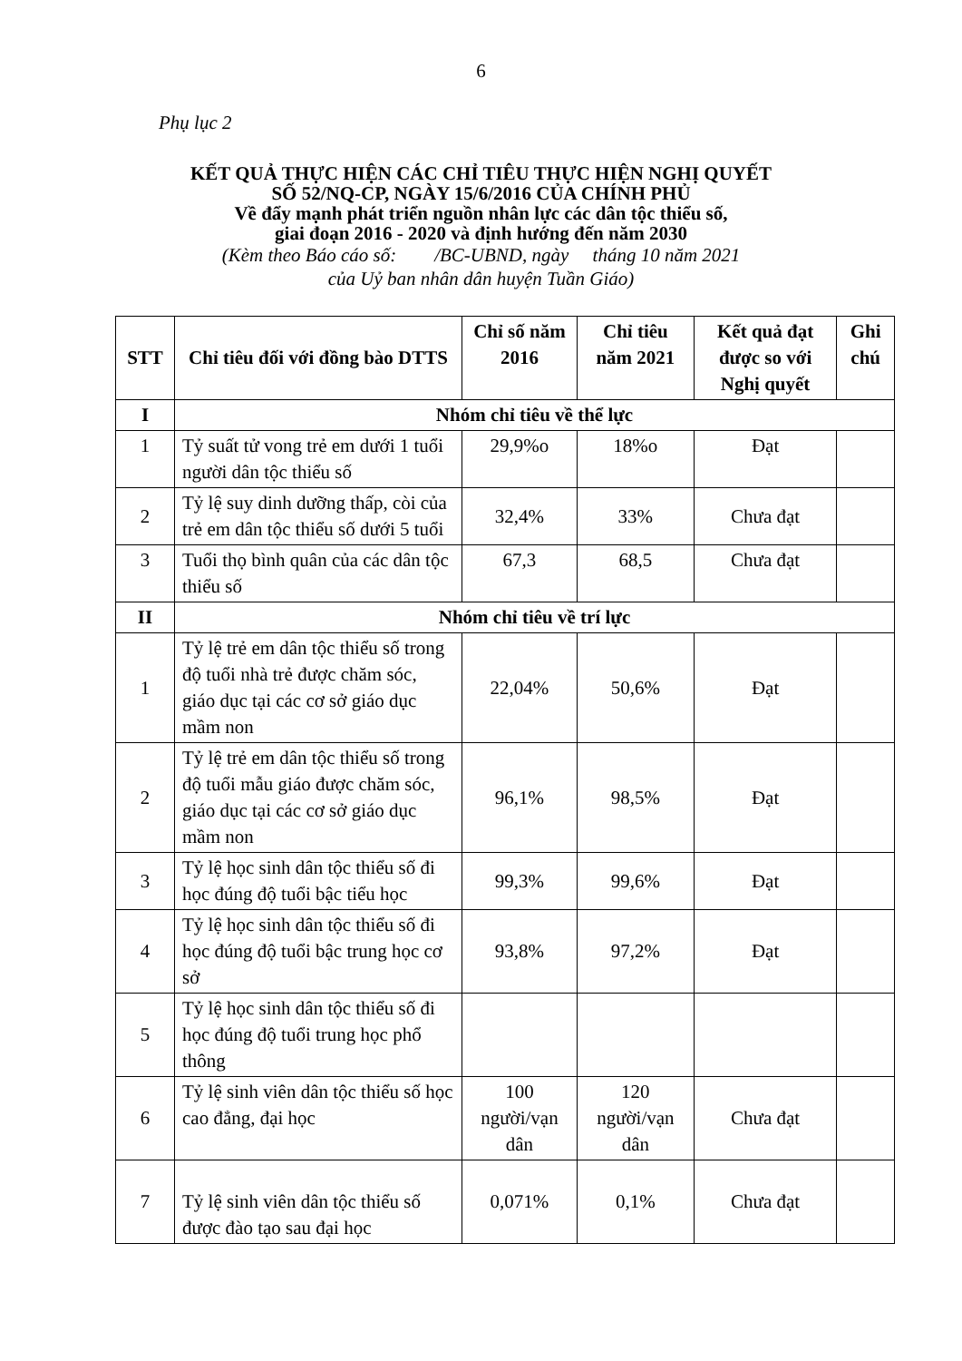6
Phụ lục 2
KẾT QUẢ THỰC HIỆN CÁC CHỈ TIÊU THỰC HIỆN NGHỊ QUYẾT
SỐ 52/NQ-CP, NGÀY 15/6/2016 CỦA CHÍNH PHỦ
Về đẩy mạnh phát triển nguồn nhân lực các dân tộc thiểu số,
giai đoạn 2016 - 2020 và định hướng đến năm 2030
(Kèm theo Báo cáo số: /BC-UBND, ngày tháng 10 năm 2021
của Uỷ ban nhân dân huyện Tuần Giáo)
| STT | Chỉ tiêu đối với đồng bào DTTS | Chỉ số năm 2016 | Chỉ tiêu năm 2021 | Kết quả đạt được so với Nghị quyết | Ghi chú |
| --- | --- | --- | --- | --- | --- |
| I | Nhóm chỉ tiêu về thể lực | | | | |
| 1 | Tỷ suất tử vong trẻ em dưới 1 tuổi người dân tộc thiểu số | 29,9%o | 18%o | Đạt | |
| 2 | Tỷ lệ suy dinh dưỡng thấp, còi của trẻ em dân tộc thiểu số dưới 5 tuổi | 32,4% | 33% | Chưa đạt | |
| 3 | Tuổi thọ bình quân của các dân tộc thiểu số | 67,3 | 68,5 | Chưa đạt | |
| II | Nhóm chỉ tiêu về trí lực | | | | |
| 1 | Tỷ lệ trẻ em dân tộc thiểu số trong độ tuổi nhà trẻ được chăm sóc, giáo dục tại các cơ sở giáo dục mầm non | 22,04% | 50,6% | Đạt | |
| 2 | Tỷ lệ trẻ em dân tộc thiểu số trong độ tuổi mẫu giáo được chăm sóc, giáo dục tại các cơ sở giáo dục mầm non | 96,1% | 98,5% | Đạt | |
| 3 | Tỷ lệ học sinh dân tộc thiểu số đi học đúng độ tuổi bậc tiểu học | 99,3% | 99,6% | Đạt | |
| 4 | Tỷ lệ học sinh dân tộc thiểu số đi học đúng độ tuổi bậc trung học cơ sở | 93,8% | 97,2% | Đạt | |
| 5 | Tỷ lệ học sinh dân tộc thiểu số đi học đúng độ tuổi trung học phổ thông | | | | |
| 6 | Tỷ lệ sinh viên dân tộc thiểu số học cao đẳng, đại học | 100 người/vạn dân | 120 người/vạn dân | Chưa đạt | |
| 7 | Tỷ lệ sinh viên dân tộc thiểu số được đào tạo sau đại học | 0,071% | 0,1% | Chưa đạt | |